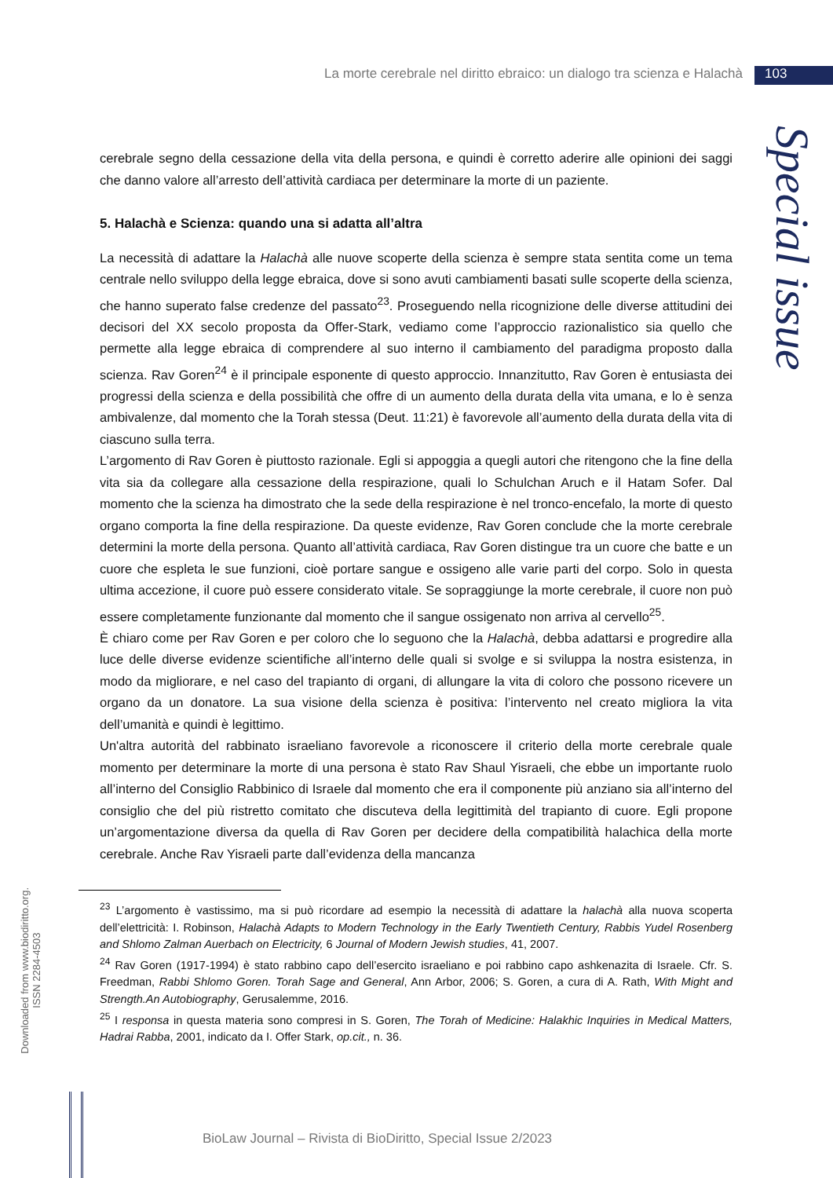La morte cerebrale nel diritto ebraico: un dialogo tra scienza e Halachà 103
Special issue
cerebrale segno della cessazione della vita della persona, e quindi è corretto aderire alle opinioni dei saggi che danno valore all’arresto dell’attività cardiaca per determinare la morte di un paziente.
5. Halachà e Scienza: quando una si adatta all’altra
La necessità di adattare la Halachà alle nuove scoperte della scienza è sempre stata sentita come un tema centrale nello sviluppo della legge ebraica, dove si sono avuti cambiamenti basati sulle scoperte della scienza, che hanno superato false credenze del passato<sup>23</sup>. Proseguendo nella ricognizione delle diverse attitudini dei decisori del XX secolo proposta da Offer-Stark, vediamo come l’approccio razionalistico sia quello che permette alla legge ebraica di comprendere al suo interno il cambiamento del paradigma proposto dalla scienza. Rav Goren<sup>24</sup> è il principale esponente di questo approccio. Innanzitutto, Rav Goren è entusiasta dei progressi della scienza e della possibilità che offre di un aumento della durata della vita umana, e lo è senza ambivalenze, dal momento che la Torah stessa (Deut. 11:21) è favorevole all’aumento della durata della vita di ciascuno sulla terra.
L’argomento di Rav Goren è piuttosto razionale. Egli si appoggia a quegli autori che ritengono che la fine della vita sia da collegare alla cessazione della respirazione, quali lo Schulchan Aruch e il Hatam Sofer. Dal momento che la scienza ha dimostrato che la sede della respirazione è nel tronco-encefalo, la morte di questo organo comporta la fine della respirazione. Da queste evidenze, Rav Goren conclude che la morte cerebrale determini la morte della persona. Quanto all’attività cardiaca, Rav Goren distingue tra un cuore che batte e un cuore che espleta le sue funzioni, cioè portare sangue e ossigeno alle varie parti del corpo. Solo in questa ultima accezione, il cuore può essere considerato vitale. Se sopraggiunge la morte cerebrale, il cuore non può essere completamente funzionante dal momento che il sangue ossigenato non arriva al cervello<sup>25</sup>.
È chiaro come per Rav Goren e per coloro che lo seguono che la Halachà, debba adattarsi e progredire alla luce delle diverse evidenze scientifiche all’interno delle quali si svolge e si sviluppa la nostra esistenza, in modo da migliorare, e nel caso del trapianto di organi, di allungare la vita di coloro che possono ricevere un organo da un donatore. La sua visione della scienza è positiva: l’intervento nel creato migliora la vita dell’umanità e quindi è legittimo.
Un'altra autorità del rabbinato israeliano favorevole a riconoscere il criterio della morte cerebrale quale momento per determinare la morte di una persona è stato Rav Shaul Yisraeli, che ebbe un importante ruolo all’interno del Consiglio Rabbinico di Israele dal momento che era il componente più anziano sia all’interno del consiglio che del più ristretto comitato che discuteva della legittimità del trapianto di cuore. Egli propone un’argomentazione diversa da quella di Rav Goren per decidere della compatibilità halachica della morte cerebrale. Anche Rav Yisraeli parte dall’evidenza della mancanza
<sup>23</sup> L’argomento è vastissimo, ma si può ricordare ad esempio la necessità di adattare la halachà alla nuova scoperta dell’elettricità: I. Robinson, Halachà Adapts to Modern Technology in the Early Twentieth Century, Rabbis Yudel Rosenberg and Shlomo Zalman Auerbach on Electricity, 6 Journal of Modern Jewish studies, 41, 2007.
<sup>24</sup> Rav Goren (1917-1994) è stato rabbino capo dell’esercito israeliano e poi rabbino capo ashkenazita di Israele. Cfr. S. Freedman, Rabbi Shlomo Goren. Torah Sage and General, Ann Arbor, 2006; S. Goren, a cura di A. Rath, With Might and Strength.An Autobiography, Gerusalemme, 2016.
<sup>25</sup> I responsa in questa materia sono compresi in S. Goren, The Torah of Medicine: Halakhic Inquiries in Medical Matters, Hadrai Rabba, 2001, indicato da I. Offer Stark, op.cit., n. 36.
Downloaded from www.biodiritto.org.
ISSN 2284-4503
BioLaw Journal – Rivista di BioDiritto, Special Issue 2/2023